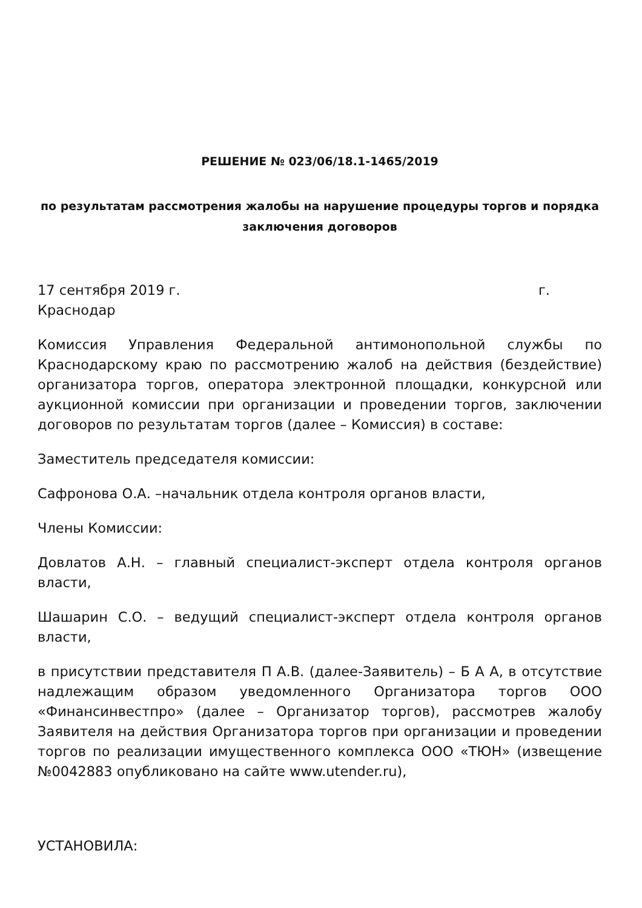РЕШЕНИЕ № 023/06/18.1-1465/2019
по результатам рассмотрения жалобы на нарушение процедуры торгов и порядка заключения договоров
17 сентября 2019 г. г.
Краснодар
Комиссия Управления Федеральной антимонопольной службы по Краснодарскому краю по рассмотрению жалоб на действия (бездействие) организатора торгов, оператора электронной площадки, конкурсной или аукционной комиссии при организации и проведении торгов, заключении договоров по результатам торгов (далее – Комиссия) в составе:
Заместитель председателя комиссии:
Сафронова О.А. –начальник отдела контроля органов власти,
Члены Комиссии:
Довлатов А.Н. – главный специалист-эксперт отдела контроля органов власти,
Шашарин С.О. – ведущий специалист-эксперт отдела контроля органов власти,
в присутствии представителя П А.В. (далее-Заявитель) – Б А А, в отсутствие надлежащим образом уведомленного Организатора торгов ООО «Финансинвестпро» (далее – Организатор торгов), рассмотрев жалобу Заявителя на действия Организатора торгов при организации и проведении торгов по реализации имущественного комплекса ООО «ТЮН» (извещение №0042883 опубликовано на сайте www.utender.ru),
УСТАНОВИЛА: